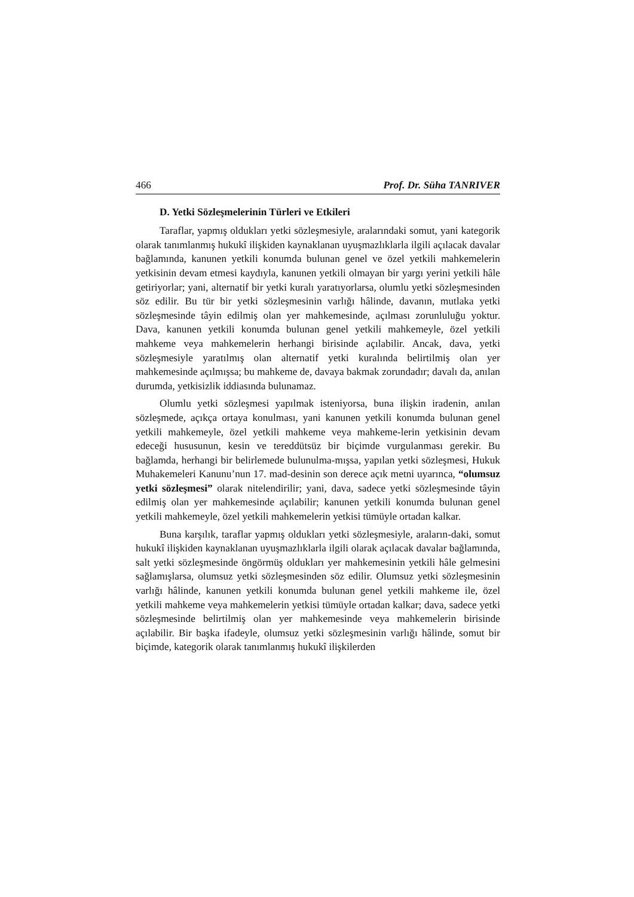466 Prof. Dr. Süha TANRIVER
D. Yetki Sözleşmelerinin Türleri ve Etkileri
Taraflar, yapmış oldukları yetki sözleşmesiyle, aralarındaki somut, yani kategorik olarak tanımlanmış hukukî ilişkiden kaynaklanan uyuşmazlıklarla ilgili açılacak davalar bağlamında, kanunen yetkili konumda bulunan genel ve özel yetkili mahkemelerin yetkisinin devam etmesi kaydıyla, kanunen yetkili olmayan bir yargı yerini yetkili hâle getiriyorlar; yani, alternatif bir yetki kuralı yaratıyorlarsa, olumlu yetki sözleşmesinden söz edilir. Bu tür bir yetki sözleşmesinin varlığı hâlinde, davanın, mutlaka yetki sözleşmesinde tâyin edilmiş olan yer mahkemesinde, açılması zorunluluğu yoktur. Dava, kanunen yetkili konumda bulunan genel yetkili mahkemeyle, özel yetkili mahkeme veya mahkemelerin herhangi birisinde açılabilir. Ancak, dava, yetki sözleşmesiyle yaratılmış olan alternatif yetki kuralında belirtilmiş olan yer mahkemesinde açılmışsa; bu mahkeme de, davaya bakmak zorundadır; davalı da, anılan durumda, yetkisizlik iddiasında bulunamaz.
Olumlu yetki sözleşmesi yapılmak isteniyorsa, buna ilişkin iradenin, anılan sözleşmede, açıkça ortaya konulması, yani kanunen yetkili konumda bulunan genel yetkili mahkemeyle, özel yetkili mahkeme veya mahkeme-lerin yetkisinin devam edeceği hususunun, kesin ve tereddütsüz bir biçimde vurgulanması gerekir. Bu bağlamda, herhangi bir belirlemede bulunulma-mışsa, yapılan yetki sözleşmesi, Hukuk Muhakemeleri Kanunu’nun 17. mad-desinin son derece açık metni uyarınca, “olumsuz yetki sözleşmesi” olarak nitelendirilir; yani, dava, sadece yetki sözleşmesinde tâyin edilmiş olan yer mahkemesinde açılabilir; kanunen yetkili konumda bulunan genel yetkili mahkemeyle, özel yetkili mahkemelerin yetkisi tümüyle ortadan kalkar.
Buna karşılık, taraflar yapmış oldukları yetki sözleşmesiyle, araların-daki, somut hukukî ilişkiden kaynaklanan uyuşmazlıklarla ilgili olarak açılacak davalar bağlamında, salt yetki sözleşmesinde öngörmüş oldukları yer mahkemesinin yetkili hâle gelmesini sağlamışlarsa, olumsuz yetki sözleşmesinden söz edilir. Olumsuz yetki sözleşmesinin varlığı hâlinde, kanunen yetkili konumda bulunan genel yetkili mahkeme ile, özel yetkili mahkeme veya mahkemelerin yetkisi tümüyle ortadan kalkar; dava, sadece yetki sözleşmesinde belirtilmiş olan yer mahkemesinde veya mahkemelerin birisinde açılabilir. Bir başka ifadeyle, olumsuz yetki sözleşmesinin varlığı hâlinde, somut bir biçimde, kategorik olarak tanımlanmış hukukî ilişkilerden